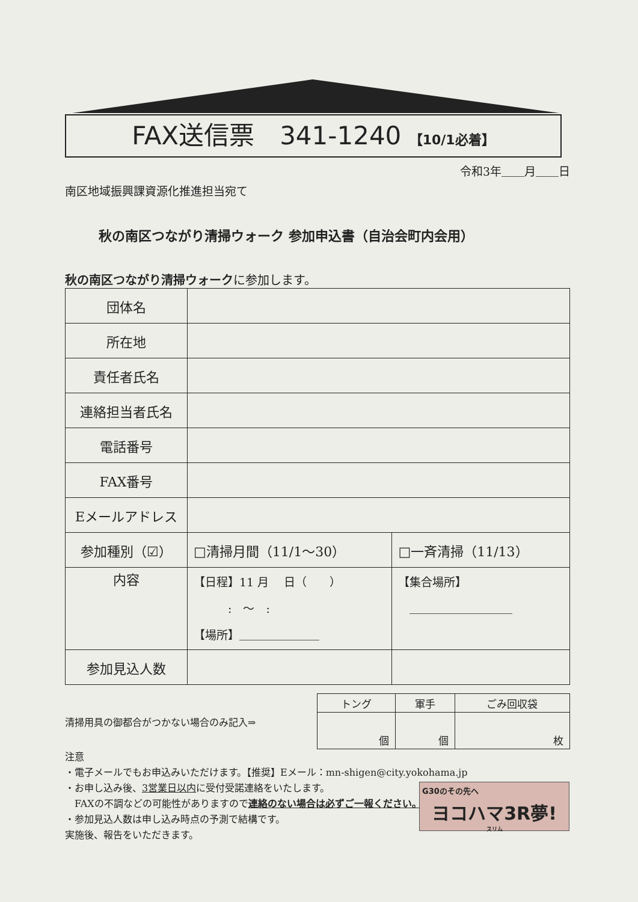FAX送信票　341-1240 【10/1必着】
令和3年＿＿月＿＿日
南区地域振興課資源化推進担当宛て
秋の南区つながり清掃ウォーク 参加申込書（自治会町内会用）
秋の南区つながり清掃ウォークに参加します。
| 団体名 | | |
| 所在地 | | |
| 責任者氏名 | | |
| 連絡担当者氏名 | | |
| 電話番号 | | |
| FAX番号 | | |
| Eメールアドレス | | |
| 参加種別（☑） | □清掃月間（11/1～30） | □一斉清掃（11/13） |
| 内容 | 【日程】11 月 日（ ） : ～ : 【場所】＿＿＿＿＿＿＿ | 【集合場所】 ＿＿＿＿＿＿＿＿＿ |
| 参加見込人数 | | |
清掃用具の御都合がつかない場合のみ記入⇒
| トング | 軍手 | ごみ回収袋 |
| 個 | 個 | 枚 |
注意
・電子メールでもお申込みいただけます。【推奨】Eメール：mn-shigen@city.yokohama.jp
・お申し込み後、3営業日以内に受付受諾連絡をいたします。
　FAXの不調などの可能性がありますので連絡のない場合は必ずご一報ください。
・参加見込人数は申し込み時点の予測で結構です。
実施後、報告をいただきます。
G30のその先へ
ヨコハマ3R夢!
スリム